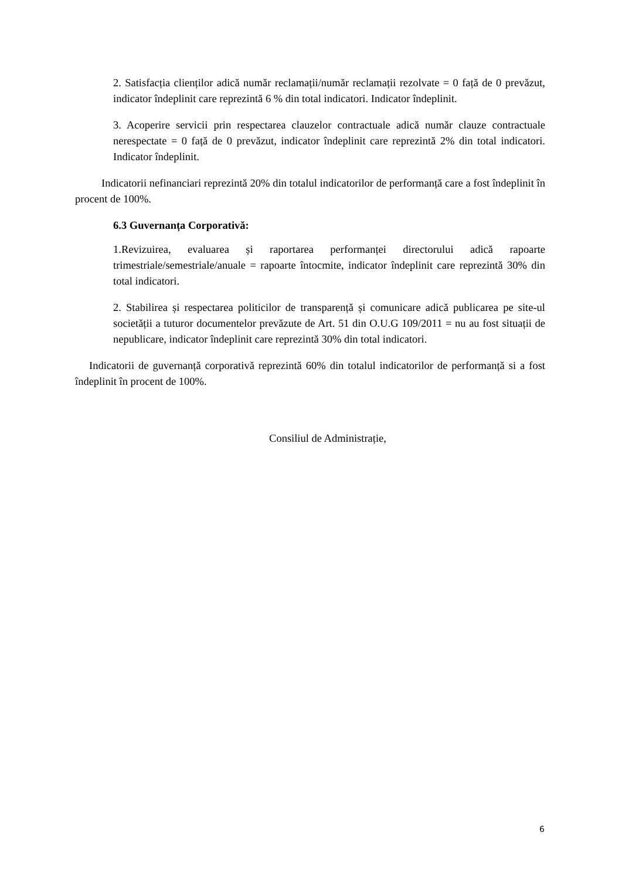2. Satisfacția clienților adică număr reclamații/număr reclamații rezolvate = 0 față de 0 prevăzut, indicator îndeplinit care reprezintă 6 % din total indicatori. Indicator îndeplinit.
3. Acoperire servicii prin respectarea clauzelor contractuale adică număr clauze contractuale nerespectate = 0 față de 0 prevăzut, indicator îndeplinit care reprezintă 2% din total indicatori. Indicator îndeplinit.
Indicatorii nefinanciari reprezintă 20% din totalul indicatorilor de performanță care a fost îndeplinit în procent de 100%.
6.3 Guvernanța Corporativă:
1.Revizuirea, evaluarea și raportarea performanței directorului adică rapoarte trimestriale/semestriale/anuale = rapoarte întocmite, indicator îndeplinit care reprezintă 30% din total indicatori.
2. Stabilirea și respectarea politicilor de transparență și comunicare adică publicarea pe site-ul societății a tuturor documentelor prevăzute de Art. 51 din O.U.G 109/2011 = nu au fost situații de nepublicare, indicator îndeplinit care reprezintă 30% din total indicatori.
Indicatorii de guvernanță corporativă reprezintă 60% din totalul indicatorilor de performanță si a fost îndeplinit în procent de 100%.
Consiliul de Administrație,
6